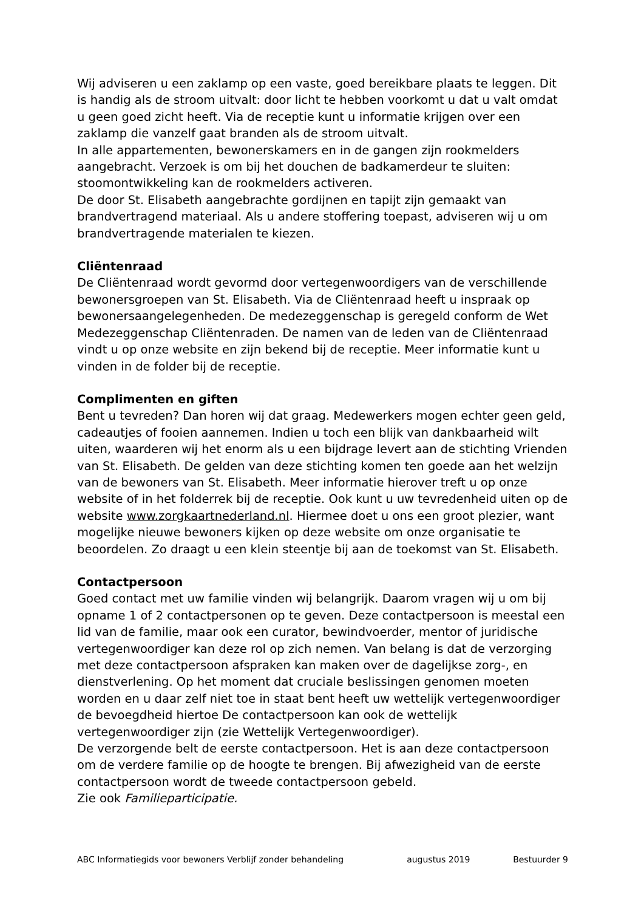Wij adviseren u een zaklamp op een vaste, goed bereikbare plaats te leggen. Dit is handig als de stroom uitvalt: door licht te hebben voorkomt u dat u valt omdat u geen goed zicht heeft. Via de receptie kunt u informatie krijgen over een zaklamp die vanzelf gaat branden als de stroom uitvalt.
In alle appartementen, bewonerskamers en in de gangen zijn rookmelders aangebracht. Verzoek is om bij het douchen de badkamerdeur te sluiten: stoomontwikkeling kan de rookmelders activeren.
De door St. Elisabeth aangebrachte gordijnen en tapijt zijn gemaakt van brandvertragend materiaal. Als u andere stoffering toepast, adviseren wij u om brandvertragende materialen te kiezen.
Cliëntenraad
De Cliëntenraad wordt gevormd door vertegenwoordigers van de verschillende bewonersgroepen van St. Elisabeth. Via de Cliëntenraad heeft u inspraak op bewonersaangelegenheden. De medezeggenschap is geregeld conform de Wet Medezeggenschap Cliëntenraden. De namen van de leden van de Cliëntenraad vindt u op onze website en zijn bekend bij de receptie. Meer informatie kunt u vinden in de folder bij de receptie.
Complimenten en giften
Bent u tevreden? Dan horen wij dat graag. Medewerkers mogen echter geen geld, cadeautjes of fooien aannemen. Indien u toch een blijk van dankbaarheid wilt uiten, waarderen wij het enorm als u een bijdrage levert aan de stichting Vrienden van St. Elisabeth. De gelden van deze stichting komen ten goede aan het welzijn van de bewoners van St. Elisabeth. Meer informatie hierover treft u op onze website of in het folderrek bij de receptie. Ook kunt u uw tevredenheid uiten op de website www.zorgkaartnederland.nl. Hiermee doet u ons een groot plezier, want mogelijke nieuwe bewoners kijken op deze website om onze organisatie te beoordelen. Zo draagt u een klein steentje bij aan de toekomst van St. Elisabeth.
Contactpersoon
Goed contact met uw familie vinden wij belangrijk. Daarom vragen wij u om bij opname 1 of 2 contactpersonen op te geven. Deze contactpersoon is meestal een lid van de familie, maar ook een curator, bewindvoerder, mentor of juridische vertegenwoordiger kan deze rol op zich nemen. Van belang is dat de verzorging met deze contactpersoon afspraken kan maken over de dagelijkse zorg-, en dienstverlening. Op het moment dat cruciale beslissingen genomen moeten worden en u daar zelf niet toe in staat bent heeft uw wettelijk vertegenwoordiger de bevoegdheid hiertoe De contactpersoon kan ook de wettelijk vertegenwoordiger zijn (zie Wettelijk Vertegenwoordiger).
De verzorgende belt de eerste contactpersoon. Het is aan deze contactpersoon om de verdere familie op de hoogte te brengen. Bij afwezigheid van de eerste contactpersoon wordt de tweede contactpersoon gebeld.
Zie ook Familieparticipatie.
ABC Informatiegids voor bewoners Verblijf zonder behandeling augustus 2019 Bestuurder 9